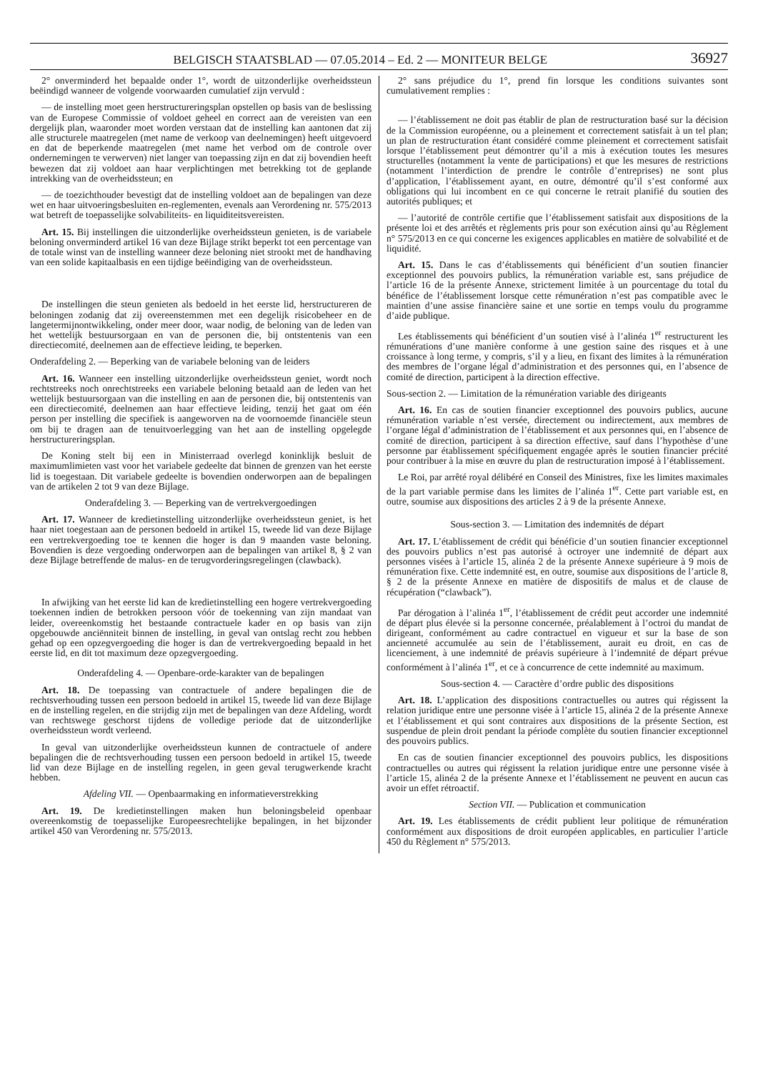BELGISCH STAATSBLAD — 07.05.2014 – Ed. 2 — MONITEUR BELGE
36927
2° onverminderd het bepaalde onder 1°, wordt de uitzonderlijke overheidssteun beëindigd wanneer de volgende voorwaarden cumulatief zijn vervuld :
— de instelling moet geen herstructureringsplan opstellen op basis van de beslissing van de Europese Commissie of voldoet geheel en correct aan de vereisten van een dergelijk plan, waaronder moet worden verstaan dat de instelling kan aantonen dat zij alle structurele maatregelen (met name de verkoop van deelnemingen) heeft uitgevoerd en dat de beperkende maatregelen (met name het verbod om de controle over ondernemingen te verwerven) niet langer van toepassing zijn en dat zij bovendien heeft bewezen dat zij voldoet aan haar verplichtingen met betrekking tot de geplande intrekking van de overheidssteun; en
— de toezichthouder bevestigt dat de instelling voldoet aan de bepalingen van deze wet en haar uitvoeringsbesluiten en-reglementen, evenals aan Verordening nr. 575/2013 wat betreft de toepasselijke solvabiliteits- en liquiditeitsvereisten.
Art. 15. Bij instellingen die uitzonderlijke overheidssteun genieten, is de variabele beloning onverminderd artikel 16 van deze Bijlage strikt beperkt tot een percentage van de totale winst van de instelling wanneer deze beloning niet strookt met de handhaving van een solide kapitaalbasis en een tijdige beëindiging van de overheidssteun.
De instellingen die steun genieten als bedoeld in het eerste lid, herstructureren de beloningen zodanig dat zij overeenstemmen met een degelijk risicobeheer en de langetermijnontwikkeling, onder meer door, waar nodig, de beloning van de leden van het wettelijk bestuursorgaan en van de personen die, bij ontstentenis van een directiecomité, deelnemen aan de effectieve leiding, te beperken.
Onderafdeling 2. — Beperking van de variabele beloning van de leiders
Art. 16. Wanneer een instelling uitzonderlijke overheidssteun geniet, wordt noch rechtstreeks noch onrechtstreeks een variabele beloning betaald aan de leden van het wettelijk bestuursorgaan van die instelling en aan de personen die, bij ontstentenis van een directiecomité, deelnemen aan haar effectieve leiding, tenzij het gaat om één person per instelling die specifiek is aangeworven na de voornoemde financiële steun om bij te dragen aan de tenuitvoerlegging van het aan de instelling opgelegde herstructureringsplan.
De Koning stelt bij een in Ministerraad overlegd koninklijk besluit de maximumlimieten vast voor het variabele gedeelte dat binnen de grenzen van het eerste lid is toegestaan. Dit variabele gedeelte is bovendien onderworpen aan de bepalingen van de artikelen 2 tot 9 van deze Bijlage.
Onderafdeling 3. — Beperking van de vertrekvergoedingen
Art. 17. Wanneer de kredietinstelling uitzonderlijke overheidssteun geniet, is het haar niet toegestaan aan de personen bedoeld in artikel 15, tweede lid van deze Bijlage een vertrekvergoeding toe te kennen die hoger is dan 9 maanden vaste beloning. Bovendien is deze vergoeding onderworpen aan de bepalingen van artikel 8, § 2 van deze Bijlage betreffende de malus- en de terugvorderingsregelingen (clawback).
In afwijking van het eerste lid kan de kredietinstelling een hogere vertrekvergoeding toekennen indien de betrokken persoon vóór de toekenning van zijn mandaat van leider, overeenkomstig het bestaande contractuele kader en op basis van zijn opgebouwde anciënniteit binnen de instelling, in geval van ontslag recht zou hebben gehad op een opzegvergoeding die hoger is dan de vertrekvergoeding bepaald in het eerste lid, en dit tot maximum deze opzegvergoeding.
Onderafdeling 4. — Openbare-orde-karakter van de bepalingen
Art. 18. De toepassing van contractuele of andere bepalingen die de rechtsverhouding tussen een persoon bedoeld in artikel 15, tweede lid van deze Bijlage en de instelling regelen, en die strijdig zijn met de bepalingen van deze Afdeling, wordt van rechtswege geschorst tijdens de volledige periode dat de uitzonderlijke overheidssteun wordt verleend.
In geval van uitzonderlijke overheidssteun kunnen de contractuele of andere bepalingen die de rechtsverhouding tussen een persoon bedoeld in artikel 15, tweede lid van deze Bijlage en de instelling regelen, in geen geval terugwerkende kracht hebben.
Afdeling VII. — Openbaarmaking en informatieverstrekking
Art. 19. De kredietinstellingen maken hun beloningsbeleid openbaar overeenkomstig de toepasselijke Europeesrechtelijke bepalingen, in het bijzonder artikel 450 van Verordening nr. 575/2013.
2° sans préjudice du 1°, prend fin lorsque les conditions suivantes sont cumulativement remplies :
— l’établissement ne doit pas établir de plan de restructuration basé sur la décision de la Commission européenne, ou a pleinement et correctement satisfait à un tel plan; un plan de restructuration étant considéré comme pleinement et correctement satisfait lorsque l’établissement peut démontrer qu’il a mis à exécution toutes les mesures structurelles (notamment la vente de participations) et que les mesures de restrictions (notamment l’interdiction de prendre le contrôle d’entreprises) ne sont plus d’application, l’établissement ayant, en outre, démontré qu’il s’est conformé aux obligations qui lui incombent en ce qui concerne le retrait planifié du soutien des autorités publiques; et
— l’autorité de contrôle certifie que l’établissement satisfait aux dispositions de la présente loi et des arrêtés et règlements pris pour son exécution ainsi qu’au Règlement n° 575/2013 en ce qui concerne les exigences applicables en matière de solvabilité et de liquidité.
Art. 15. Dans le cas d’établissements qui bénéficient d’un soutien financier exceptionnel des pouvoirs publics, la rémunération variable est, sans préjudice de l’article 16 de la présente Annexe, strictement limitée à un pourcentage du total du bénéfice de l’établissement lorsque cette rémunération n’est pas compatible avec le maintien d’une assise financière saine et une sortie en temps voulu du programme d’aide publique.
Les établissements qui bénéficient d’un soutien visé à l’alinéa 1<sup>er</sup> restructurent les rémunérations d’une manière conforme à une gestion saine des risques et à une croissance à long terme, y compris, s’il y a lieu, en fixant des limites à la rémunération des membres de l’organe légal d’administration et des personnes qui, en l’absence de comité de direction, participent à la direction effective.
Sous-section 2. — Limitation de la rémunération variable des dirigeants
Art. 16. En cas de soutien financier exceptionnel des pouvoirs publics, aucune rémunération variable n’est versée, directement ou indirectement, aux membres de l’organe légal d’administration de l’établissement et aux personnes qui, en l’absence de comité de direction, participent à sa direction effective, sauf dans l’hypothèse d’une personne par établissement spécifiquement engagée après le soutien financier précité pour contribuer à la mise en œuvre du plan de restructuration imposé à l’établissement.
Le Roi, par arrêté royal délibéré en Conseil des Ministres, fixe les limites maximales de la part variable permise dans les limites de l’alinéa 1<sup>er</sup>. Cette part variable est, en outre, soumise aux dispositions des articles 2 à 9 de la présente Annexe.
Sous-section 3. — Limitation des indemnités de départ
Art. 17. L’établissement de crédit qui bénéficie d’un soutien financier exceptionnel des pouvoirs publics n’est pas autorisé à octroyer une indemnité de départ aux personnes visées à l’article 15, alinéa 2 de la présente Annexe supérieure à 9 mois de rémunération fixe. Cette indemnité est, en outre, soumise aux dispositions de l’article 8, § 2 de la présente Annexe en matière de dispositifs de malus et de clause de récupération (“clawback”).
Par dérogation à l’alinéa 1<sup>er</sup>, l’établissement de crédit peut accorder une indemnité de départ plus élevée si la personne concernée, préalablement à l’octroi du mandat de dirigeant, conformément au cadre contractuel en vigueur et sur la base de son ancienneté accumulée au sein de l’établissement, aurait eu droit, en cas de licenciement, à une indemnité de préavis supérieure à l’indemnité de départ prévue conformément à l’alinéa 1<sup>er</sup>, et ce à concurrence de cette indemnité au maximum.
Sous-section 4. — Caractère d’ordre public des dispositions
Art. 18. L’application des dispositions contractuelles ou autres qui régissent la relation juridique entre une personne visée à l’article 15, alinéa 2 de la présente Annexe et l’établissement et qui sont contraires aux dispositions de la présente Section, est suspendue de plein droit pendant la période complète du soutien financier exceptionnel des pouvoirs publics.
En cas de soutien financier exceptionnel des pouvoirs publics, les dispositions contractuelles ou autres qui régissent la relation juridique entre une personne visée à l’article 15, alinéa 2 de la présente Annexe et l’établissement ne peuvent en aucun cas avoir un effet rétroactif.
Section VII. — Publication et communication
Art. 19. Les établissements de crédit publient leur politique de rémunération conformément aux dispositions de droit européen applicables, en particulier l’article 450 du Règlement n° 575/2013.